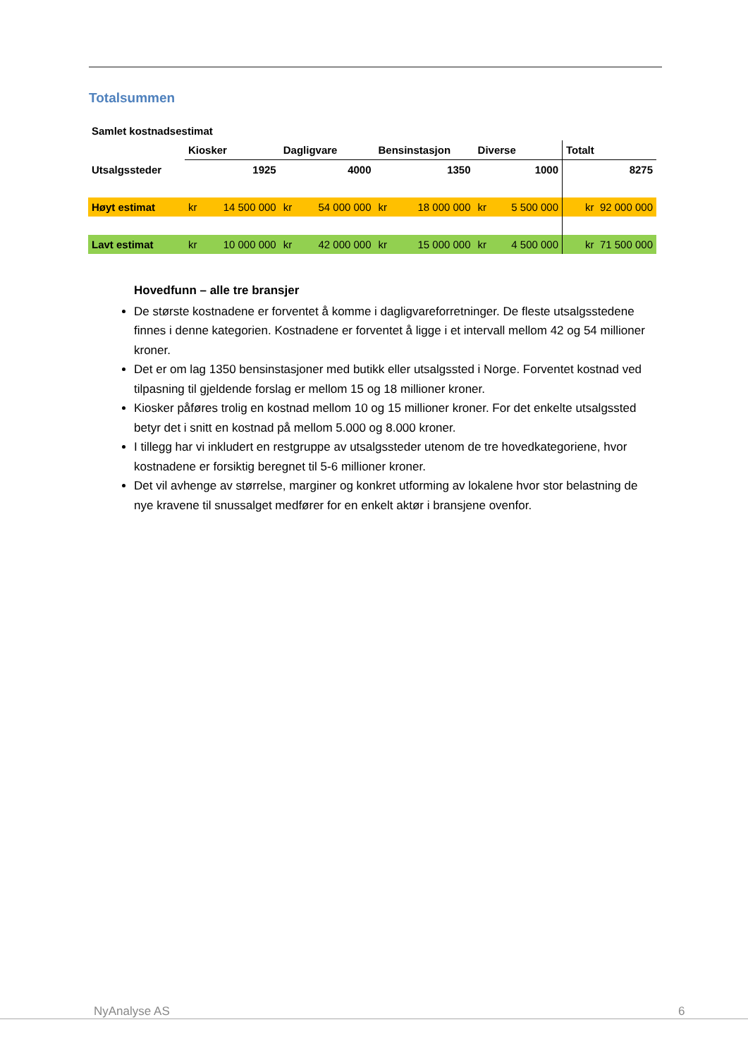Totalsummen
| Samlet kostnadsestimat | | | | | | | | | |
| | Kiosker | | Dagligvare | | Bensinstasjon | | Diverse | | Totalt |
| Utsalgssteder | | 1925 | | 4000 | | 1350 | | 1000 | 8275 |
| Høyt estimat | kr | 14 500 000 | kr | 54 000 000 | kr | 18 000 000 | kr | 5 500 000 | kr 92 000 000 |
| Lavt estimat | kr | 10 000 000 | kr | 42 000 000 | kr | 15 000 000 | kr | 4 500 000 | kr 71 500 000 |
Hovedfunn – alle tre bransjer
De største kostnadene er forventet å komme i dagligvareforretninger. De fleste utsalgsstedene finnes i denne kategorien. Kostnadene er forventet å ligge i et intervall mellom 42 og 54 millioner kroner.
Det er om lag 1350 bensinstasjoner med butikk eller utsalgssted i Norge. Forventet kostnad ved tilpasning til gjeldende forslag er mellom 15 og 18 millioner kroner.
Kiosker påføres trolig en kostnad mellom 10 og 15 millioner kroner. For det enkelte utsalgssted betyr det i snitt en kostnad på mellom 5.000 og 8.000 kroner.
I tillegg har vi inkludert en restgruppe av utsalgssteder utenom de tre hovedkategoriene, hvor kostnadene er forsiktig beregnet til 5-6 millioner kroner.
Det vil avhenge av størrelse, marginer og konkret utforming av lokalene hvor stor belastning de nye kravene til snussalget medfører for en enkelt aktør i bransjene ovenfor.
NyAnalyse AS 6